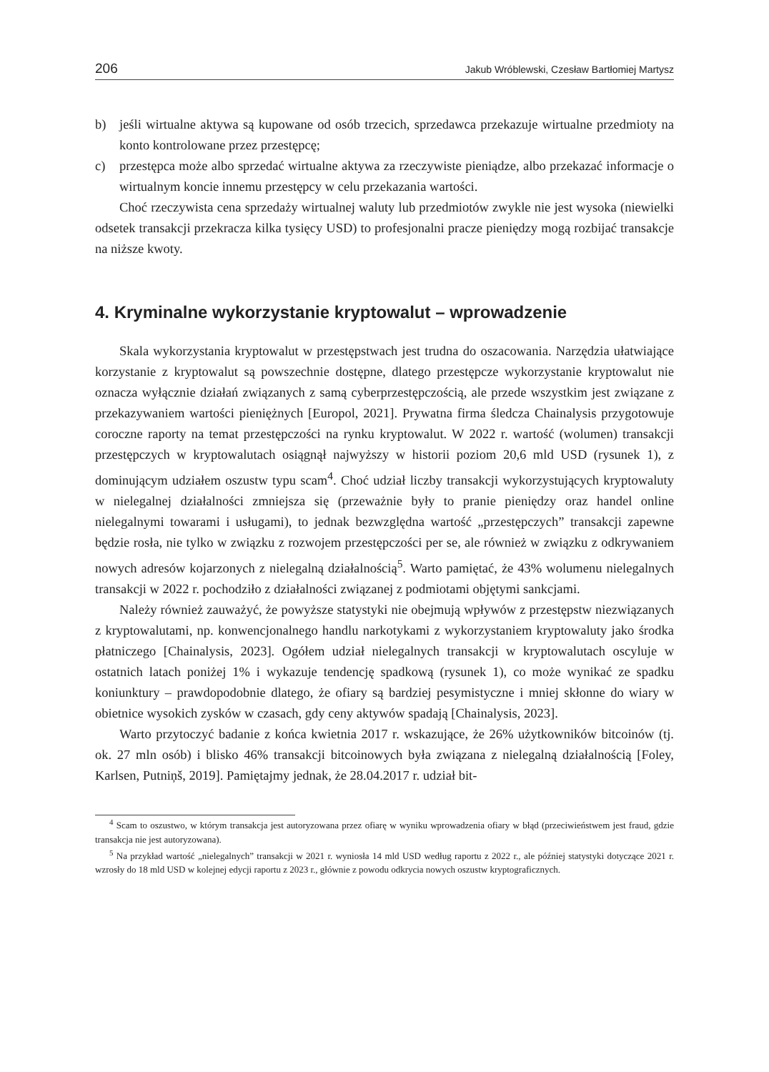206 Jakub Wróblewski, Czesław Bartłomiej Martysz
b)
jeśli wirtualne aktywa są kupowane od osób trzecich, sprzedawca przekazuje wirtualne przedmioty na konto kontrolowane przez przestępcę;
c)
przestępca może albo sprzedać wirtualne aktywa za rzeczywiste pieniądze, albo przekazać informacje o wirtualnym koncie innemu przestępcy w celu przekazania wartości.
Choć rzeczywista cena sprzedaży wirtualnej waluty lub przedmiotów zwykle nie jest wysoka (niewielki odsetek transakcji przekracza kilka tysięcy USD) to profesjonalni pracze pieniędzy mogą rozbijać transakcje na niższe kwoty.
4. Kryminalne wykorzystanie kryptowalut – wprowadzenie
Skala wykorzystania kryptowalut w przestępstwach jest trudna do oszacowania. Narzędzia ułatwiające korzystanie z kryptowalut są powszechnie dostępne, dlatego przestępcze wykorzystanie kryptowalut nie oznacza wyłącznie działań związanych z samą cyberprzestępczością, ale przede wszystkim jest związane z przekazywaniem wartości pieniężnych [Europol, 2021]. Prywatna firma śledcza Chainalysis przygotowuje coroczne raporty na temat przestępczości na rynku kryptowalut. W 2022 r. wartość (wolumen) transakcji przestępczych w kryptowalutach osiągnął najwyższy w historii poziom 20,6 mld USD (rysunek 1), z dominującym udziałem oszustw typu scam<sup>4</sup>. Choć udział liczby transakcji wykorzystujących kryptowaluty w nielegalnej działalności zmniejsza się (przeważnie były to pranie pieniędzy oraz handel online nielegalnymi towarami i usługami), to jednak bezwzględna wartość „przestępczych” transakcji zapewne będzie rosła, nie tylko w związku z rozwojem przestępczości per se, ale również w związku z odkrywaniem nowych adresów kojarzonych z nielegalną działalnością<sup>5</sup>. Warto pamiętać, że 43% wolumenu nielegalnych transakcji w 2022 r. pochodziło z działalności związanej z podmiotami objętymi sankcjami.
Należy również zauważyć, że powyższe statystyki nie obejmują wpływów z przestępstw niezwiązanych z kryptowalutami, np. konwencjonalnego handlu narkotykami z wykorzystaniem kryptowaluty jako środka płatniczego [Chainalysis, 2023]. Ogółem udział nielegalnych transakcji w kryptowalutach oscyluje w ostatnich latach poniżej 1% i wykazuje tendencję spadkową (rysunek 1), co może wynikać ze spadku koniunktury – prawdopodobnie dlatego, że ofiary są bardziej pesymistyczne i mniej skłonne do wiary w obietnice wysokich zysków w czasach, gdy ceny aktywów spadają [Chainalysis, 2023].
Warto przytoczyć badanie z końca kwietnia 2017 r. wskazujące, że 26% użytkowników bitcoinów (tj. ok. 27 mln osób) i blisko 46% transakcji bitcoinowych była związana z nielegalną działalnością [Foley, Karlsen, Putniņš, 2019]. Pamiętajmy jednak, że 28.04.2017 r. udział bit-
<sup>4</sup> Scam to oszustwo, w którym transakcja jest autoryzowana przez ofiarę w wyniku wprowadzenia ofiary w błąd (przeciwieństwem jest fraud, gdzie transakcja nie jest autoryzowana).
<sup>5</sup> Na przykład wartość „nielegalnych” transakcji w 2021 r. wyniosła 14 mld USD według raportu z 2022 r., ale później statystyki dotyczące 2021 r. wzrosły do 18 mld USD w kolejnej edycji raportu z 2023 r., głównie z powodu odkrycia nowych oszustw kryptograficznych.